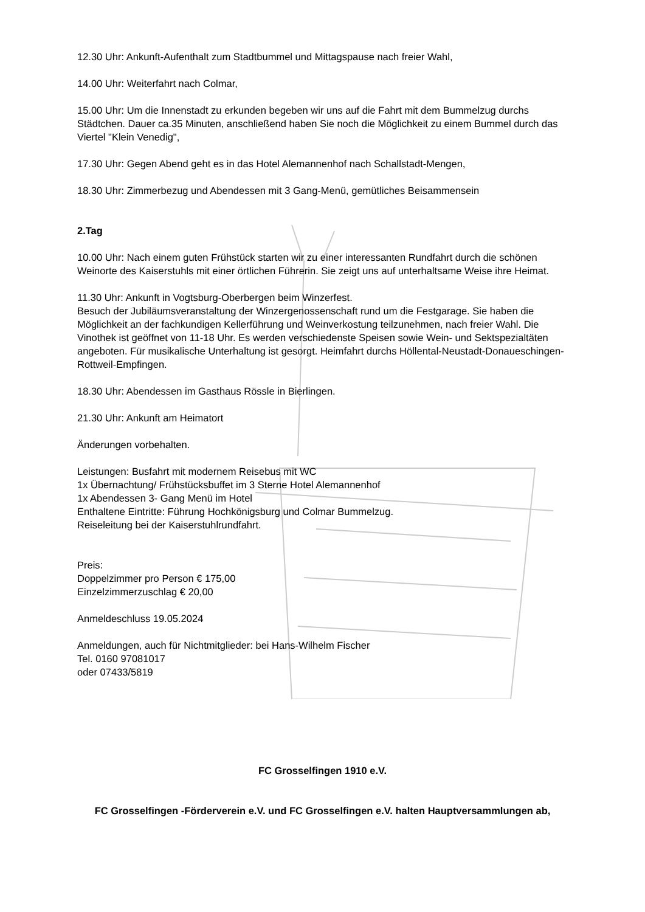12.30 Uhr: Ankunft-Aufenthalt zum Stadtbummel und Mittagspause nach freier Wahl,
14.00 Uhr: Weiterfahrt nach Colmar,
15.00 Uhr: Um die Innenstadt zu erkunden begeben wir uns auf die Fahrt mit dem Bummelzug durchs Städtchen. Dauer ca.35 Minuten, anschließend haben Sie noch die Möglichkeit zu einem Bummel durch das Viertel "Klein Venedig",
17.30 Uhr: Gegen Abend geht es in das Hotel Alemannenhof nach Schallstadt-Mengen,
18.30 Uhr: Zimmerbezug und Abendessen mit 3 Gang-Menü, gemütliches Beisammensein
2.Tag
10.00 Uhr: Nach einem guten Frühstück starten wir zu einer interessanten Rundfahrt durch die schönen Weinorte des Kaiserstuhls mit einer örtlichen Führerin. Sie zeigt uns auf unterhaltsame Weise ihre Heimat.
11.30 Uhr: Ankunft in Vogtsburg-Oberbergen beim Winzerfest.
Besuch der Jubiläumsveranstaltung der Winzergenossenschaft rund um die Festgarage. Sie haben die Möglichkeit an der fachkundigen Kellerführung und Weinverkostung teilzunehmen, nach freier Wahl. Die Vinothek ist geöffnet von 11-18 Uhr. Es werden verschiedenste Speisen sowie Wein- und Sektspezialtäten angeboten. Für musikalische Unterhaltung ist gesorgt. Heimfahrt durchs Höllental-Neustadt-Donaueschingen-Rottweil-Empfingen.
18.30 Uhr: Abendessen im Gasthaus Rössle in Bierlingen.
21.30 Uhr: Ankunft am Heimatort
Änderungen vorbehalten.
Leistungen: Busfahrt mit modernem Reisebus mit WC
1x Übernachtung/ Frühstücksbuffet im 3 Sterne Hotel Alemannenhof
1x Abendessen 3- Gang Menü im Hotel
Enthaltene Eintritte: Führung Hochkönigsburg und Colmar Bummelzug.
Reiseleitung bei der Kaiserstuhlrundfahrt.
Preis:
Doppelzimmer pro Person € 175,00
Einzelzimmerzuschlag € 20,00
Anmeldeschluss 19.05.2024
Anmeldungen, auch für Nichtmitglieder: bei Hans-Wilhelm Fischer
Tel. 0160 97081017
oder 07433/5819
FC Grosselfingen 1910 e.V.
FC Grosselfingen -Förderverein e.V. und FC Grosselfingen e.V. halten Hauptversammlungen ab,